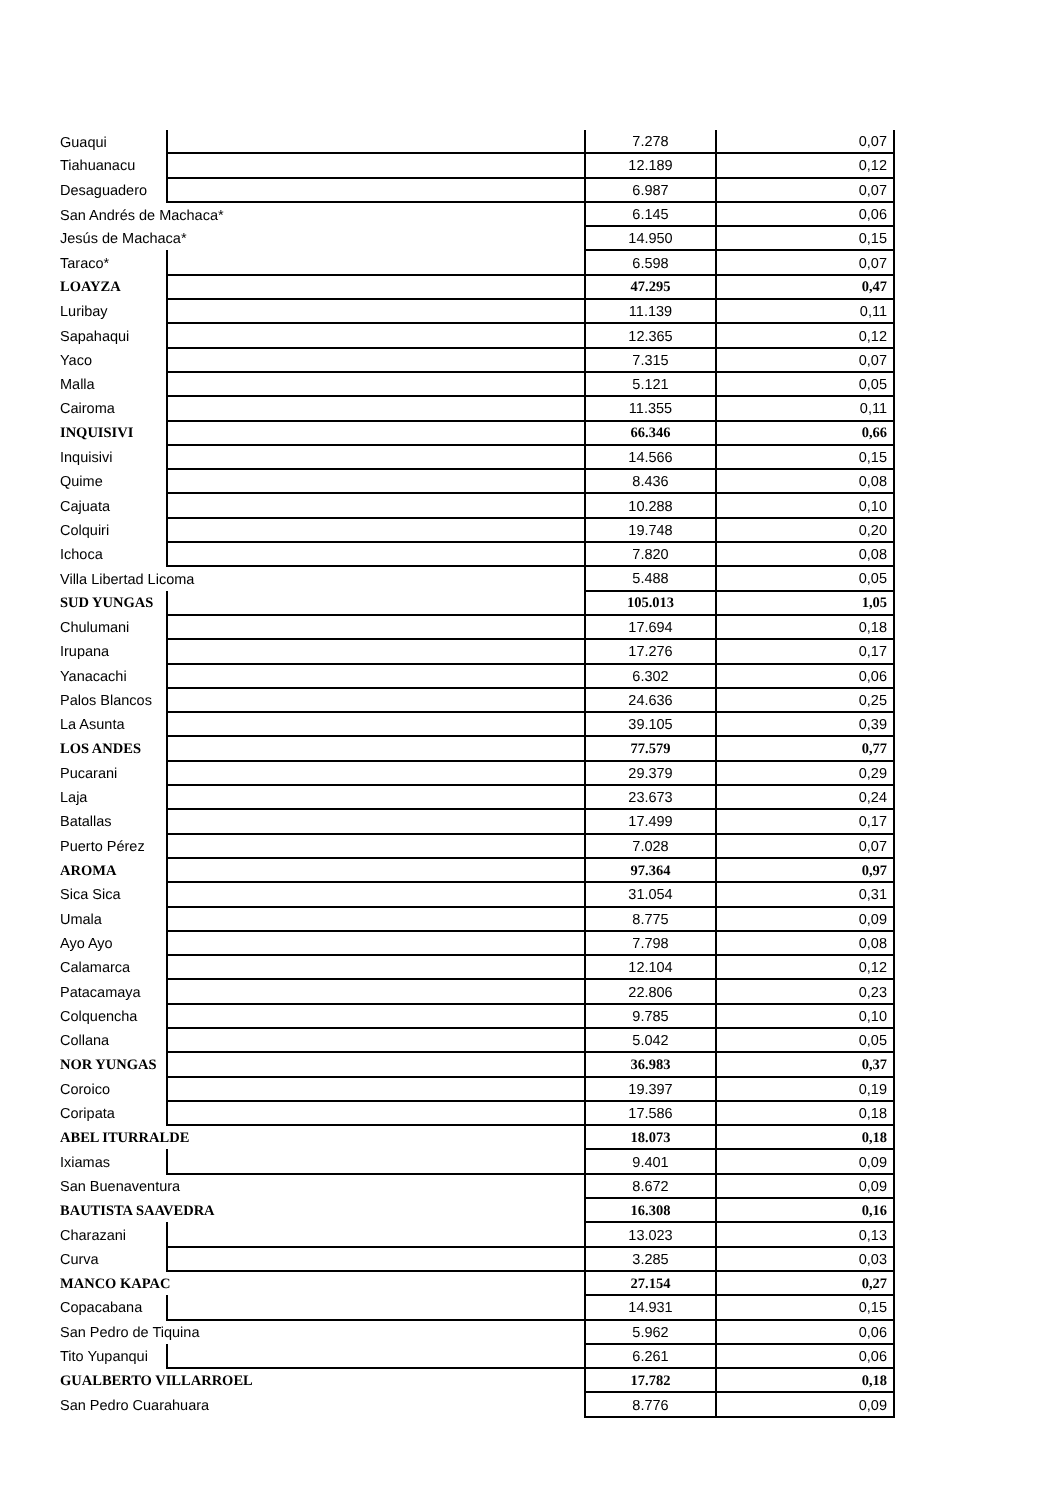| Guaqui | | 7.278 | 0,07 |
| Tiahuanacu | | 12.189 | 0,12 |
| Desaguadero | | 6.987 | 0,07 |
| San Andrés de Machaca* | | 6.145 | 0,06 |
| Jesús de Machaca* | | 14.950 | 0,15 |
| Taraco* | | 6.598 | 0,07 |
| LOAYZA | | 47.295 | 0,47 |
| Luribay | | 11.139 | 0,11 |
| Sapahaqui | | 12.365 | 0,12 |
| Yaco | | 7.315 | 0,07 |
| Malla | | 5.121 | 0,05 |
| Cairoma | | 11.355 | 0,11 |
| INQUISIVI | | 66.346 | 0,66 |
| Inquisivi | | 14.566 | 0,15 |
| Quime | | 8.436 | 0,08 |
| Cajuata | | 10.288 | 0,10 |
| Colquiri | | 19.748 | 0,20 |
| Ichoca | | 7.820 | 0,08 |
| Villa Libertad Licoma | | 5.488 | 0,05 |
| SUD YUNGAS | | 105.013 | 1,05 |
| Chulumani | | 17.694 | 0,18 |
| Irupana | | 17.276 | 0,17 |
| Yanacachi | | 6.302 | 0,06 |
| Palos Blancos | | 24.636 | 0,25 |
| La Asunta | | 39.105 | 0,39 |
| LOS ANDES | | 77.579 | 0,77 |
| Pucarani | | 29.379 | 0,29 |
| Laja | | 23.673 | 0,24 |
| Batallas | | 17.499 | 0,17 |
| Puerto Pérez | | 7.028 | 0,07 |
| AROMA | | 97.364 | 0,97 |
| Sica Sica | | 31.054 | 0,31 |
| Umala | | 8.775 | 0,09 |
| Ayo Ayo | | 7.798 | 0,08 |
| Calamarca | | 12.104 | 0,12 |
| Patacamaya | | 22.806 | 0,23 |
| Colquencha | | 9.785 | 0,10 |
| Collana | | 5.042 | 0,05 |
| NOR YUNGAS | | 36.983 | 0,37 |
| Coroico | | 19.397 | 0,19 |
| Coripata | | 17.586 | 0,18 |
| ABEL ITURRALDE | | 18.073 | 0,18 |
| Ixiamas | | 9.401 | 0,09 |
| San Buenaventura | | 8.672 | 0,09 |
| BAUTISTA SAAVEDRA | | 16.308 | 0,16 |
| Charazani | | 13.023 | 0,13 |
| Curva | | 3.285 | 0,03 |
| MANCO KAPAC | | 27.154 | 0,27 |
| Copacabana | | 14.931 | 0,15 |
| San Pedro de Tiquina | | 5.962 | 0,06 |
| Tito Yupanqui | | 6.261 | 0,06 |
| GUALBERTO VILLARROEL | | 17.782 | 0,18 |
| San Pedro Cuarahuara | | 8.776 | 0,09 |